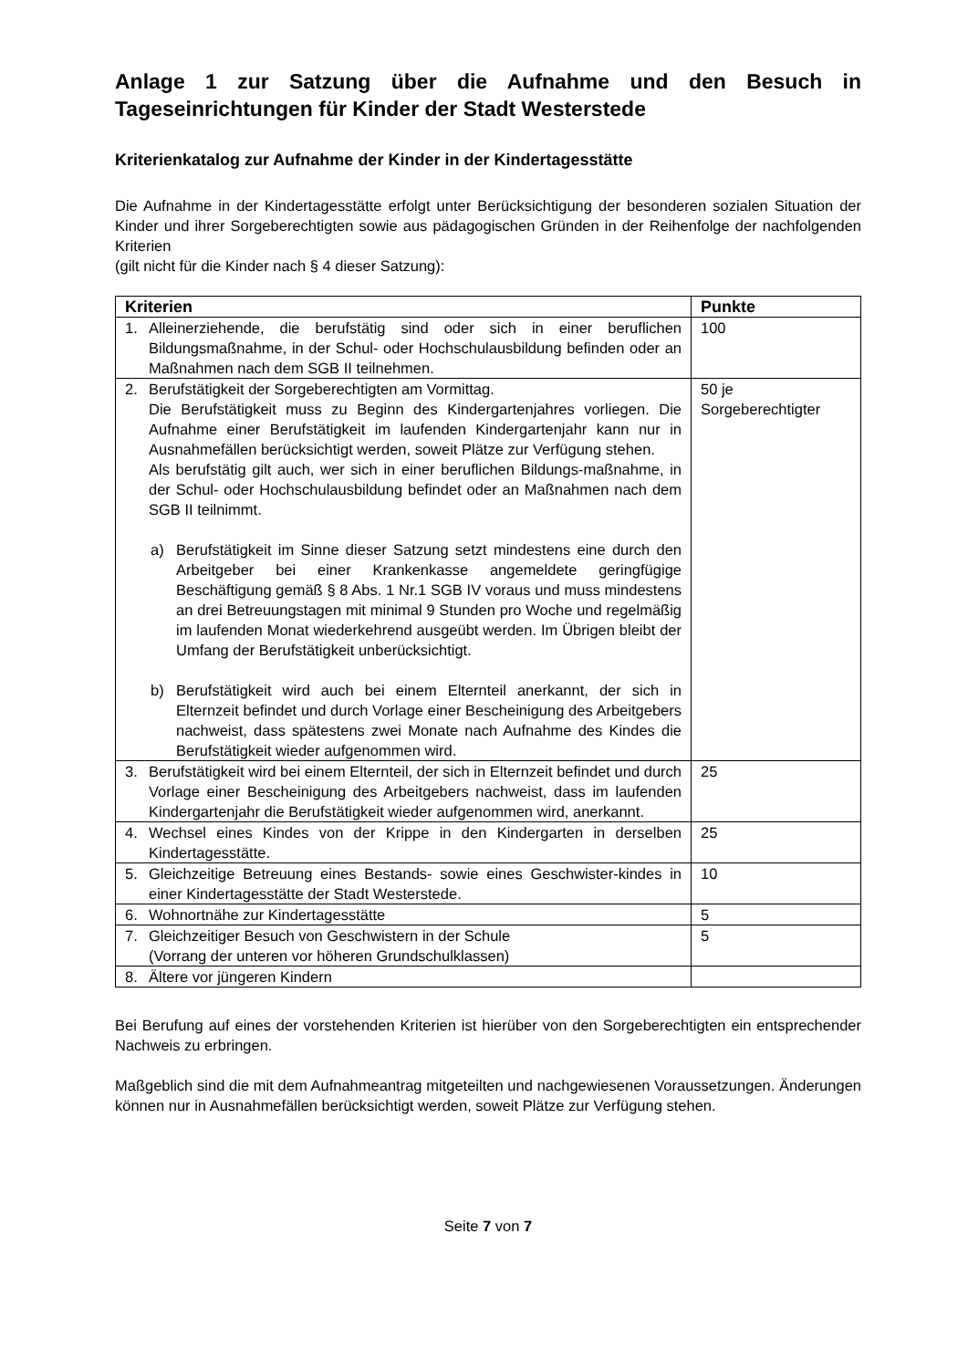Anlage 1 zur Satzung über die Aufnahme und den Besuch in Tageseinrichtungen für Kinder der Stadt Westerstede
Kriterienkatalog zur Aufnahme der Kinder in der Kindertagesstätte
Die Aufnahme in der Kindertagesstätte erfolgt unter Berücksichtigung der besonderen sozialen Situation der Kinder und ihrer Sorgeberechtigten sowie aus pädagogischen Gründen in der Reihenfolge der nachfolgenden Kriterien
(gilt nicht für die Kinder nach § 4 dieser Satzung):
| Kriterien | Punkte |
| --- | --- |
| 1. Alleinerziehende, die berufstätig sind oder sich in einer beruflichen Bildungsmaßnahme, in der Schul- oder Hochschulausbildung befinden oder an Maßnahmen nach dem SGB II teilnehmen. | 100 |
| 2. Berufstätigkeit der Sorgeberechtigten am Vormittag. Die Berufstätigkeit muss zu Beginn des Kindergartenjahres vorliegen. Die Aufnahme einer Berufstätigkeit im laufenden Kindergartenjahr kann nur in Ausnahmefällen berücksichtigt werden, soweit Plätze zur Verfügung stehen. Als berufstätig gilt auch, wer sich in einer beruflichen Bildungs-maßnahme, in der Schul- oder Hochschulausbildung befindet oder an Maßnahmen nach dem SGB II teilnimmt. a) Berufstätigkeit im Sinne dieser Satzung setzt mindestens eine durch den Arbeitgeber bei einer Krankenkasse angemeldete geringfügige Beschäftigung gemäß § 8 Abs. 1 Nr.1 SGB IV voraus und muss mindestens an drei Betreuungstagen mit minimal 9 Stunden pro Woche und regelmäßig im laufenden Monat wiederkehrend ausgeübt werden. Im Übrigen bleibt der Umfang der Berufstätigkeit unberücksichtigt. b) Berufstätigkeit wird auch bei einem Elternteil anerkannt, der sich in Elternzeit befindet und durch Vorlage einer Bescheinigung des Arbeitgebers nachweist, dass spätestens zwei Monate nach Aufnahme des Kindes die Berufstätigkeit wieder aufgenommen wird. | 50 je Sorgeberechtigter |
| 3. Berufstätigkeit wird bei einem Elternteil, der sich in Elternzeit befindet und durch Vorlage einer Bescheinigung des Arbeitgebers nachweist, dass im laufenden Kindergartenjahr die Berufstätigkeit wieder aufgenommen wird, anerkannt. | 25 |
| 4. Wechsel eines Kindes von der Krippe in den Kindergarten in derselben Kindertagesstätte. | 25 |
| 5. Gleichzeitige Betreuung eines Bestands- sowie eines Geschwister-kindes in einer Kindertagesstätte der Stadt Westerstede. | 10 |
| 6. Wohnortnähe zur Kindertagesstätte | 5 |
| 7. Gleichzeitiger Besuch von Geschwistern in der Schule (Vorrang der unteren vor höheren Grundschulklassen) | 5 |
| 8. Ältere vor jüngeren Kindern | |
Bei Berufung auf eines der vorstehenden Kriterien ist hierüber von den Sorgeberechtigten ein entsprechender Nachweis zu erbringen.
Maßgeblich sind die mit dem Aufnahmeantrag mitgeteilten und nachgewiesenen Voraussetzungen. Änderungen können nur in Ausnahmefällen berücksichtigt werden, soweit Plätze zur Verfügung stehen.
Seite 7 von 7